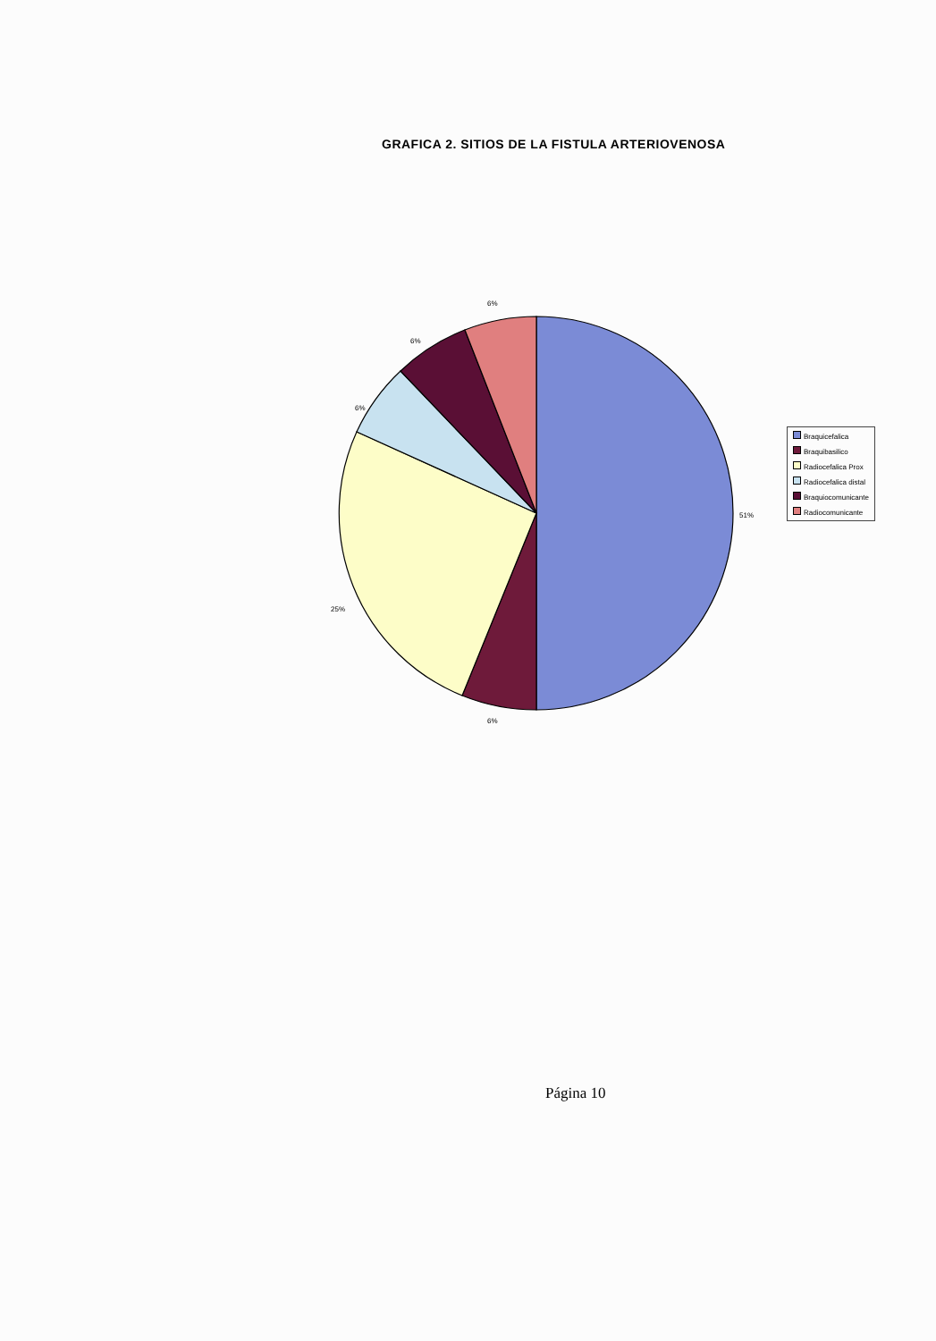GRAFICA 2. SITIOS DE LA FISTULA ARTERIOVENOSA
6%
6%
6%
51%
25%
6%
Braquicefalica
Braquibasilico
Radiocefalica Prox
Radiocefalica distal
Braquiocomunicante
Radiocomunicante
Página 10